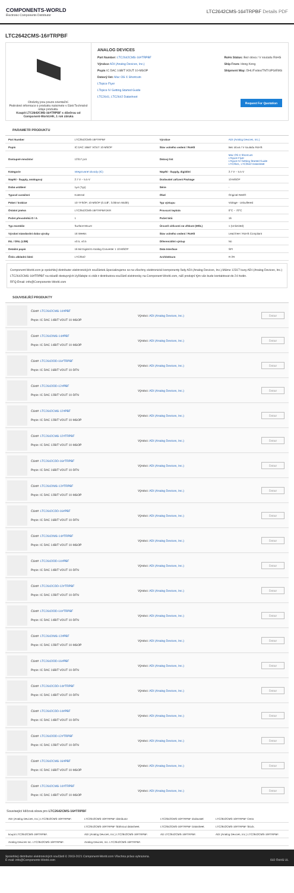COMPONENTS-WORLD
Electronic Components Distributor
LTC2642CMS-16#TRPBF Details PDF
LTC2642CMS-16#TRPBF
Obrázky jsou pouze orientační.
Podrobné informace o produktu naleznete v části Technické údaje produktu.
Koupit LTC2642CMS-16#TRPBF s důvěrou od Component-World.HK, 1 rok záruka
ANALOG DEVICES
Part Number: LTC2642CMS-16#TRPBF
Výrobce ADI (Analog Devices, Inc.)
Popis IC DAC 16BIT VOUT 10-MSOP
Datový list: Mac OS X Shortcuts
LTspice Flyer
LTspice IV Getting Started Guide
LTC2641, LTC2642 Datasheet
RoHs Status: Bez olova / V souladu RoHS
Ship From: Hong Kong
Shipment Way: DHL/Fedex/TNT/UPS/EMS
Request For Quotation
PARAMETR PRODUKTU
| Part Number | LTC2642CMS-16#TRPBF | Výrobce | ADI (Analog Devices, Inc.) |
| Popis | IC DAC 16BIT VOUT 10-MSOP | Stav volného vedení / RoHS | Bez olova / V souladu RoHS |
| Dostupné množství | 12317 pcs | Datový list | Mac OS X Shortcuts LTspice Flyer LTspice IV Getting Started Guide LTC2641, LTC2642 Datasheet |
| Kategorie | Integrované obvody (IC) | Napětí - Supply, digitální | 2.7 V ~ 5.5 V |
| Napětí - Supply, analogový | 2.7 V ~ 5.5 V | Dodavatel zařízení Package | 10-MSOP |
| Doba ustálení | 1µs (Typ) | Série | - |
| Typové označení | External | Obal | Original-Reel® |
| Paket / krabice | 10-TFSOP, 10-MSOP (0.118", 3.00mm Width) | Typ výstupu | Voltage - Unbuffered |
| Ostatní jména | LTC2642CMS-16#TRPBFDKR | Provozní teplota | 0°C ~ 70°C |
| Počet převodníků D / A | 1 | Počet bitů | 16 |
| Typ montáže | Surface Mount | Úroveň citlivosti na vlhkost (MSL) | 1 (Unlimited) |
| Výrobní standardní doba výroby | 16 Weeks | Stav volného vedení / RoHS | Lead free / RoHS Compliant |
| INL / DNL (LSB) | ±0.5, ±0.5 | Diferenciální výstup | No |
| Detailní popis | 16 Bit Digital to Analog Converter 1 10-MSOP | Data Interface | SPI |
| Číslo základní části | LTC2642 | Architektura | R-2R |
Component-World.com je spolehlivý distributor elektronických součástek.Specializujeme se na všechny elektronické komponenty řady ADI (Analog Devices, Inc.).Máme 12317 kusy ADI (Analog Devices, Inc.) LTC2642CMS-16#TRPBF na skladě dostupných.Vyžádejte si citát z distributora součástí elektroniky na Component-World.com, náš prodejní tým vás bude kontaktovat do 24 hodin.
RFQ Email: info@Components-World.com
SOUVISEJÍCÍ PRODUKTY
Část#: LTC2642CMS-14#PBF
Popis: IC DAC 14BIT VOUT 10-MSOP
Výrobci: ADI (Analog Devices, Inc.)
Dotaz
Část#: LTC2642IMS-14#PBF
Popis: IC DAC 14BIT VOUT 10-MSOP
Výrobci: ADI (Analog Devices, Inc.)
Dotaz
Část#: LTC2642IDD-16#TRPBF
Popis: IC DAC 16BIT VOUT 10-DFN
Výrobci: ADI (Analog Devices, Inc.)
Dotaz
Část#: LTC2642IDD-12#PBF
Popis: IC DAC 12BIT VOUT 10-DFN
Výrobci: ADI (Analog Devices, Inc.)
Dotaz
Část#: LTC2642CMS-12#PBF
Popis: IC DAC 12BIT VOUT 10-MSOP
Výrobci: ADI (Analog Devices, Inc.)
Dotaz
Část#: LTC2642CMS-12#TRPBF
Popis: IC DAC 12BIT VOUT 10-MSOP
Výrobci: ADI (Analog Devices, Inc.)
Dotaz
Část#: LTC2642CDD-16#TRPBF
Popis: IC DAC 16BIT VOUT 10-DFN
Výrobci: ADI (Analog Devices, Inc.)
Dotaz
Část#: LTC2642IMS-12#TRPBF
Popis: IC DAC 12BIT VOUT 10-MSOP
Výrobci: ADI (Analog Devices, Inc.)
Dotaz
Část#: LTC2642CDD-16#PBF
Popis: IC DAC 16BIT VOUT 10-DFN
Výrobci: ADI (Analog Devices, Inc.)
Dotaz
Část#: LTC2642IMS-14#TRPBF
Popis: IC DAC 14BIT VOUT 10-MSOP
Výrobci: ADI (Analog Devices, Inc.)
Dotaz
Část#: LTC2642IDD-14#PBF
Popis: IC DAC 14BIT VOUT 10-DFN
Výrobci: ADI (Analog Devices, Inc.)
Dotaz
Část#: LTC2642CDD-12#TRPBF
Popis: IC DAC 12BIT VOUT 10-DFN
Výrobci: ADI (Analog Devices, Inc.)
Dotaz
Část#: LTC2642IDD-14#TRPBF
Popis: IC DAC 14BIT VOUT 10-DFN
Výrobci: ADI (Analog Devices, Inc.)
Dotaz
Část#: LTC2642IMS-12#PBF
Popis: IC DAC 12BIT VOUT 10-MSOP
Výrobci: ADI (Analog Devices, Inc.)
Dotaz
Část#: LTC2642IDD-16#PBF
Popis: IC DAC 16BIT VOUT 10-DFN
Výrobci: ADI (Analog Devices, Inc.)
Dotaz
Část#: LTC2642CDD-14#TRPBF
Popis: IC DAC 14BIT VOUT 10-DFN
Výrobci: ADI (Analog Devices, Inc.)
Dotaz
Část#: LTC2642CDD-14#PBF
Popis: IC DAC 14BIT VOUT 10-DFN
Výrobci: ADI (Analog Devices, Inc.)
Dotaz
Část#: LTC2642IDD-12#TRPBF
Popis: IC DAC 12BIT VOUT 10-DFN
Výrobci: ADI (Analog Devices, Inc.)
Dotaz
Část#: LTC2642CMS-16#PBF
Popis: IC DAC 16BIT VOUT 10-MSOP
Výrobci: ADI (Analog Devices, Inc.)
Dotaz
Část#: LTC2642CMS-14#TRPBF
Popis: IC DAC 14BIT VOUT 10-MSOP
Výrobci: ADI (Analog Devices, Inc.)
Dotaz
Související klíčová slova pro LTC2642CMS-16#TRPBF
| ADI (Analog Devices, Inc.) LTC2642CMS-16#TRPBF. | LTC2642CMS-16#TRPBF distributor | LTC2642CMS-16#TRPBF dodavatel | LTC2642CMS-16#TRPBF Cena |
| | LTC2642CMS-16#TRPBF Stáhnout datasheet. | LTC2642CMS-16#TRPBF Datasheet. | LTC2642CMS-16#TRPBF Stock. |
| koupit LTC2642CMS-16#TRPBF. | ADI (Analog Devices, Inc.) LTC2642CMS-16#TRPBF. | AD LTC2642CMS-16#TRPBF. | ADI (Analog Devices, Inc.) LTC2642CMS-16#TRPBF. |
| Analog Devices Inc. LTC2642CMS-16#TRPBF. | Analog Devices, Inc. LTC2642CMS-16#TRPBF. | | |
Spolehlivý distributor elektronických součástí © 2003-2021 Component-World.com Všechna práva vyhrazena.
E-mail: info@Components-World.com ISO RoHS UL